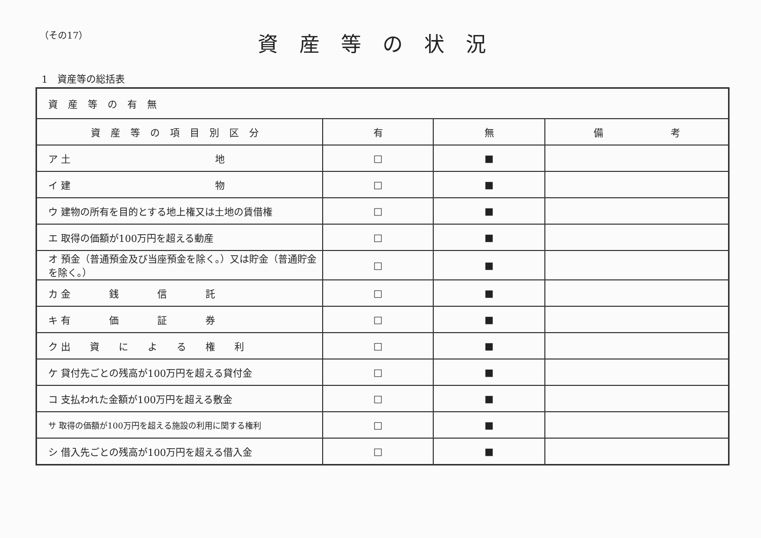（その17）
資産等の状況
1　資産等の総括表
| 資産等の有無 | | | |
| 資産等の項目別区分 | 有 | 無 | 備 考 |
| ア 土 地 | □ | ■ | |
| イ 建 物 | □ | ■ | |
| ウ 建物の所有を目的とする地上権又は土地の賃借権 | □ | ■ | |
| エ 取得の価額が100万円を超える動産 | □ | ■ | |
| オ 預金（普通預金及び当座預金を除く。）又は貯金（普通貯金を除く。） | □ | ■ | |
| カ 金 銭 信 託 | □ | ■ | |
| キ 有 価 証 券 | □ | ■ | |
| ク 出 資 に よ る 権 利 | □ | ■ | |
| ケ 貸付先ごとの残高が100万円を超える貸付金 | □ | ■ | |
| コ 支払われた金額が100万円を超える敷金 | □ | ■ | |
| サ 取得の価額が100万円を超える施設の利用に関する権利 | □ | ■ | |
| シ 借入先ごとの残高が100万円を超える借入金 | □ | ■ | |